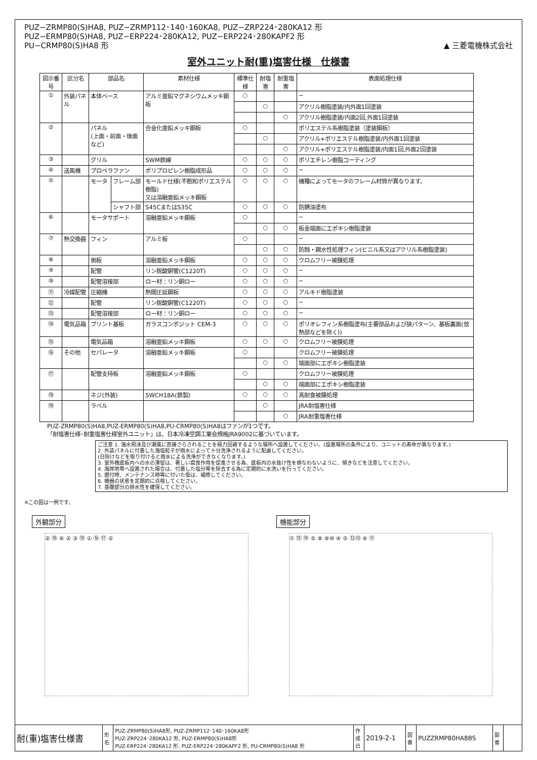PUZ−ZRMP80(S)HA8, PUZ−ZRMP112･140･160KA8, PUZ−ZRP224･280KA12 形
PUZ−ERMP80(S)HA8, PUZ−ERP224･280KA12, PUZ−ERP224･280KAPF2 形
PU−CRMP80(S)HA8 形
▲ 三菱電機株式会社
室外ユニット耐(重)塩害仕様　仕様書
| 図示番号 | 区分名 | 部品名 | | 素材仕様 | 標準仕様 | 耐塩害 | 耐重塩害 | 表面処理仕様 |
| --- | --- | --- | --- | --- | --- | --- | --- | --- |
| ① | 外装パネル | 本体ベース | | アルミ亜鉛マグネシウムメッキ鋼板 | ○ | | | − |
| | | | | | | ○ | | アクリル樹脂塗装/内外面1回塗装 |
| | | | | | | | ○ | アクリル樹脂塗装/内面2回,外面1回塗装 |
| ② | | パネル (上面・前面・後面など) | | 合金化亜鉛メッキ鋼板 | ○ | | | ポリエステル系樹脂塗装（塗装鋼板） |
| | | | | | | ○ | | アクリル+ポリエステル樹脂塗装/内外面1回塗装 |
| | | | | | | | ○ | アクリル+ポリエステル樹脂塗装/内面1回,外面2回塗装 |
| ③ | | グリル | | SWM鉄線 | ○ | ○ | ○ | ポリエチレン樹脂コーティング |
| ④ | 送風機 | プロペラファン | | ポリプロピレン樹脂成形品 | ○ | ○ | ○ | − |
| ⑤ | | モータ | フレーム部 | モールド仕様(不飽和ポリエステル樹脂) 又は溶融亜鉛メッキ鋼板 | ○ | ○ | ○ | 機種によってモータのフレーム材質が異なります。 |
| | | | シャフト部 | S45CまたはS35C | ○ | ○ | ○ | 防錆油塗布 |
| ⑥ | | モータサポート | | 溶融亜鉛メッキ鋼板 | ○ | | | − |
| | | | | | | ○ | ○ | 板金端面にエポキシ樹脂塗装 |
| ⑦ | 熱交換器 | フィン | | アルミ板 | ○ | | | − |
| | | | | | | ○ | ○ | 防蝕・親水性処理フィン(ビニル系又はアクリル系樹脂塗装) |
| ⑧ | | 側板 | | 溶融亜鉛メッキ鋼板 | ○ | ○ | ○ | クロムフリー被膜処理 |
| ⑨ | | 配管 | | リン脱酸銅管(C1220T) | ○ | ○ | ○ | − |
| ⑩ | | 配管溶接部 | | ロー材：リン銅ロー | ○ | ○ | ○ | − |
| ⑪ | 冷媒配管 | 圧縮機 | | 熱間圧延鋼板 | ○ | ○ | ○ | アルキド樹脂塗装 |
| ⑫ | | 配管 | | リン脱酸銅管(C1220T) | ○ | ○ | ○ | − |
| ⑬ | | 配管溶接部 | | ロー材：リン銅ロー | ○ | ○ | ○ | − |
| ⑭ | 電気品箱 | プリント基板 | | ガラスコンポジット CEM-3 | ○ | ○ | ○ | ポリオレフィン系樹脂塗布(主要部品および狭パターン、基板裏面(放熱部などを除く)) |
| ⑮ | | 電気品箱 | | 溶融亜鉛メッキ鋼板 | ○ | ○ | ○ | クロムフリー被膜処理 |
| ⑯ | その他 | セパレータ | | 溶融亜鉛メッキ鋼板 | ○ | | | クロムフリー被膜処理 |
| | | | | | | ○ | ○ | 端面部にエポキシ樹脂塗装 |
| ⑰ | | 配管支持板 | | 溶融亜鉛メッキ鋼板 | ○ | | | クロムフリー被膜処理 |
| | | | | | | ○ | ○ | 端面部にエポキシ樹脂塗装 |
| ⑱ | | ネジ(外装) | | SWCH18A(鉄製) | ○ | ○ | ○ | 高耐食被膜処理 |
| ⑲ | | ラベル | | | | ○ | | JRA耐塩害仕様 |
| | | | | | | | ○ | JRA耐重塩害仕様 |
PUZ-ZRMP80(S)HA8,PUZ-ERMP80(S)HA8,PU-CRMP80(S)HA8はファンが1つです。
「耐塩害仕様･耐重塩害仕様室外ユニット」は、日本冷凍空調工業会規格JRA9002に基づいています。
ご注意 1. 海水飛沫及び潮風に直接さらされることを極力回避するような場所へ設置してください。(設置場所の条件により、ユニットの寿命が異なります。)
2. 外装パネルに付着した海塩粒子が雨水によって十分洗浄されるように配慮してください。
(日除けなどを取り付けると雨水による洗浄ができなくなります。)
3. 室外機底板内への水の滞留は、著しい腐食作用を促進させる為、底板内の水抜け性を損なわないように、傾きなどを注意してください。
4. 海岸地帯へ設置された場合は、付着した塩分等を除去する為に定期的に水洗いを行ってください。
5. 据付時、メンテナンス時等に付いた傷は、補修してください。
6. 機器の状態を定期的に点検してください。
7. 基礎部分の排水性を確保してください。
※この図は一例です。
外観部分
② ⑱ ⑥ ② ③ ⑲ ① ⑯ ⑰ ②
機能部分
⑦ ⑮ ⑭ ⑤ ⑧ ⑨⑩ ④ ⑤ ⑫⑬ ④ ⑪
| 耐(重)塩害仕様書 | 形 名 | PUZ-ZRMP80(S)HA8形, PUZ-ZRMP112･140･160KA8形 PUZ-ZRP224･280KA12 形, PUZ-ERMP80(S)HA8形 PUZ-ERP224･280KA12 形, PUZ-ERP224･280KAPF2 形, PU-CRMP80(S)HA8 形 | 作 成 日 | 2019-2-1 | 図 番 | PUZZRMP80HA8BS | 副 番 | |